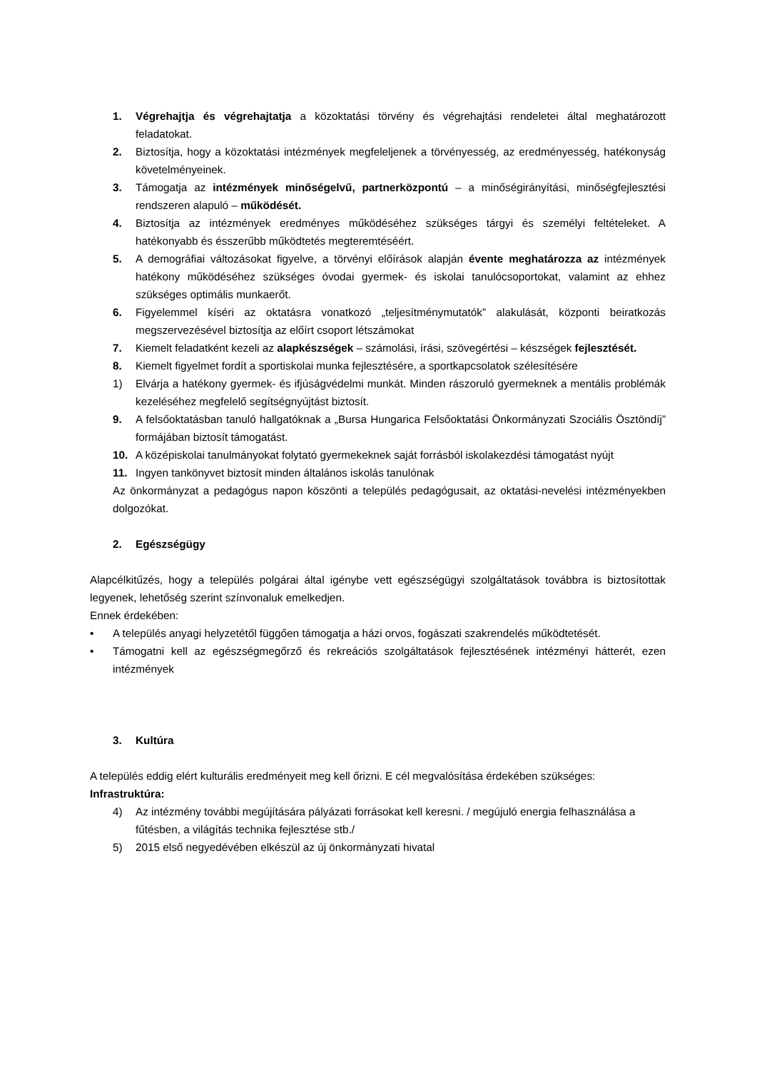1. Végrehajtja és végrehajtatja a közoktatási törvény és végrehajtási rendeletei által meghatározott feladatokat.
2. Biztosítja, hogy a közoktatási intézmények megfeleljenek a törvényesség, az eredményesség, hatékonyság követelményeinek.
3. Támogatja az intézmények minőségelvű, partnerközpontú – a minőségirányítási, minőségfejlesztési rendszeren alapuló – működését.
4. Biztosítja az intézmények eredményes működéséhez szükséges tárgyi és személyi feltételeket. A hatékonyabb és ésszerűbb működtetés megteremtéséért.
5. A demográfiai változásokat figyelve, a törvényi előírások alapján évente meghatározza az intézmények hatékony működéséhez szükséges óvodai gyermek- és iskolai tanulócsoportokat, valamint az ehhez szükséges optimális munkaerőt.
6. Figyelemmel kíséri az oktatásra vonatkozó „teljesítménymutatók” alakulását, központi beiratkozás megszervezésével biztosítja az előírt csoport létszámokat
7. Kiemelt feladatként kezeli az alapkészségek – számolási, írási, szövegértési – készségek fejlesztését.
8. Kiemelt figyelmet fordít a sportiskolai munka fejlesztésére, a sportkapcsolatok szélesítésére
1) Elvárja a hatékony gyermek- és ifjúságvédelmi munkát. Minden rászoruló gyermeknek a mentális problémák kezeléséhez megfelelő segítségnyújtást biztosít.
9. A felsőoktatásban tanuló hallgatóknak a „Bursa Hungarica Felsőoktatási Önkormányzati Szociális Ösztöndíj” formájában biztosít támogatást.
10. A középiskolai tanulmányokat folytató gyermekeknek saját forrásból iskolakezdési támogatást nyújt
11. Ingyen tankönyvet biztosít minden általános iskolás tanulónak
Az önkormányzat a pedagógus napon köszönti a település pedagógusait, az oktatási-nevelési intézményekben dolgozókat.
2. Egészségügy
Alapcélkitűzés, hogy a település polgárai által igénybe vett egészségügyi szolgáltatások továbbra is biztosítottak legyenek, lehetőség szerint színvonaluk emelkedjen.
Ennek érdekében:
• A település anyagi helyzetétől függően támogatja a házi orvos, fogászati szakrendelés működtetését.
• Támogatni kell az egészségmegőrző és rekreációs szolgáltatások fejlesztésének intézményi hátterét, ezen intézmények
3. Kultúra
A település eddig elért kulturális eredményeit meg kell őrizni. E cél megvalósítása érdekében szükséges:
Infrastruktúra:
4) Az intézmény további megújítására pályázati forrásokat kell keresni. / megújuló energia felhasználása a fűtésben, a világítás technika fejlesztése stb./
5) 2015 első negyedévében elkészül az új önkormányzati hivatal